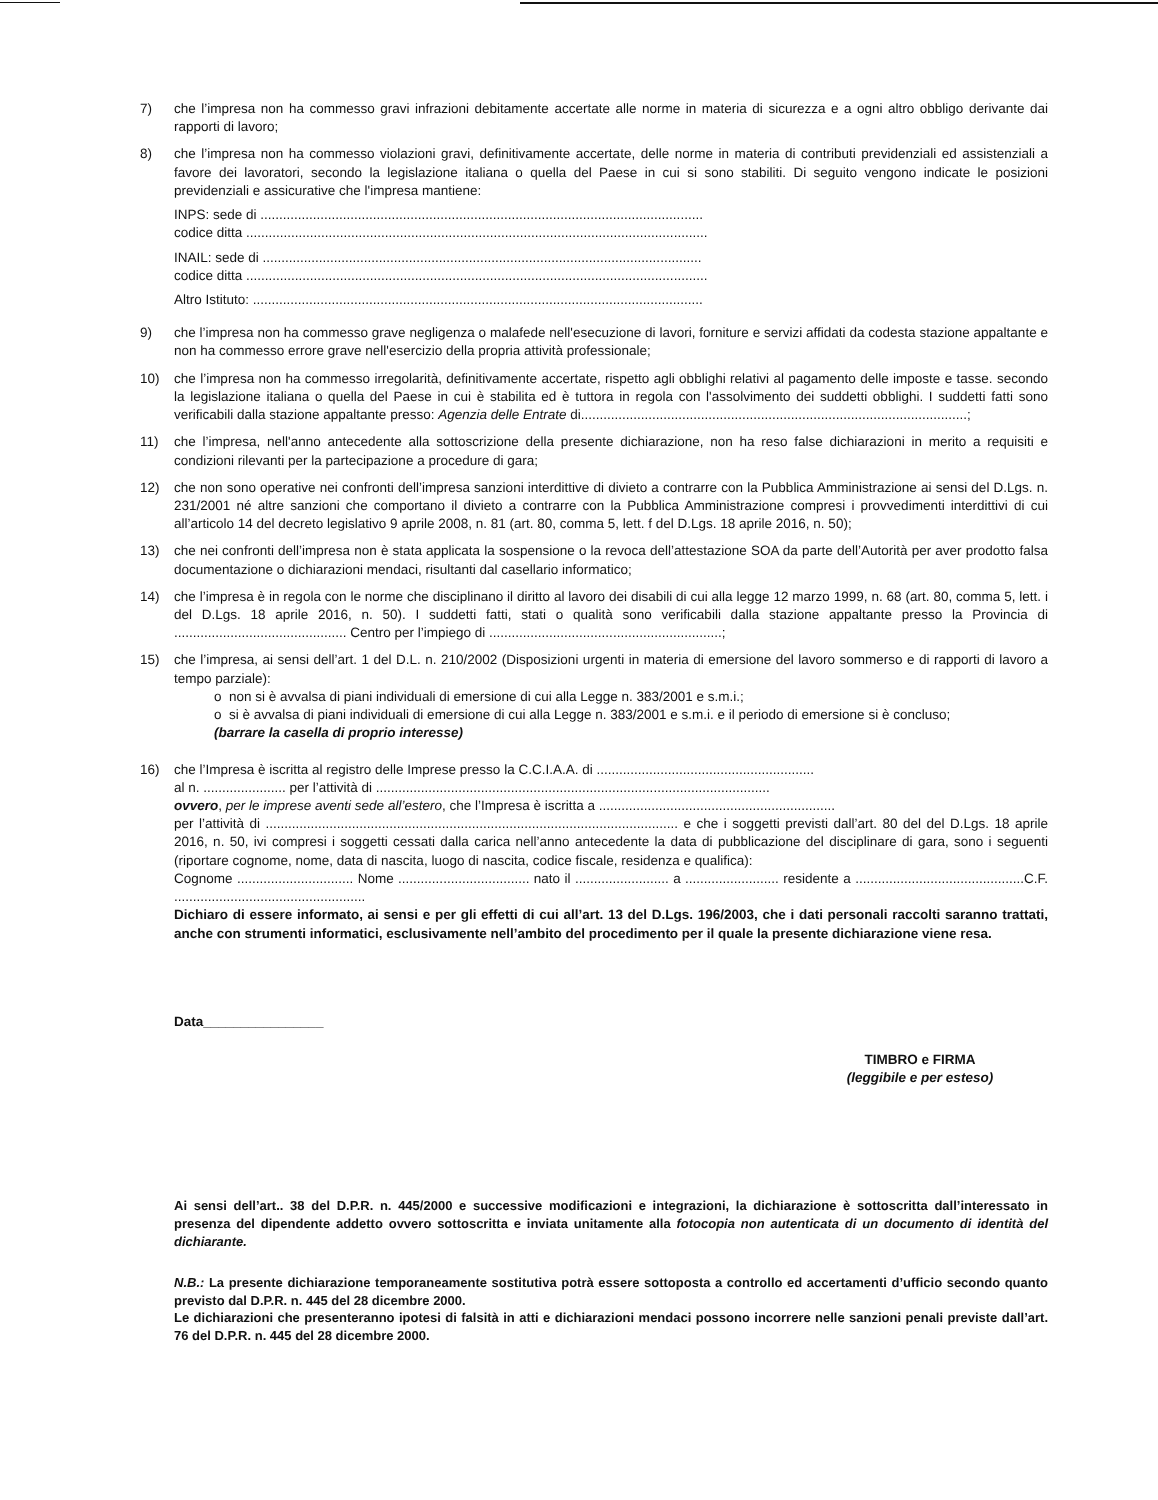7) che l’impresa non ha commesso gravi infrazioni debitamente accertate alle norme in materia di sicurezza e a ogni altro obbligo derivante dai rapporti di lavoro;
8) che l’impresa non ha commesso violazioni gravi, definitivamente accertate, delle norme in materia di contributi previdenziali ed assistenziali a favore dei lavoratori, secondo la legislazione italiana o quella del Paese in cui si sono stabiliti. Di seguito vengono indicate le posizioni previdenziali e assicurative che l'impresa mantiene:
INPS: sede di ......................................................................................................................
codice ditta ...........................................................................................................................
INAIL: sede di .....................................................................................................................
codice ditta ...........................................................................................................................
Altro Istituto: ........................................................................................................................
9) che l’impresa non ha commesso grave negligenza o malafede nell'esecuzione di lavori, forniture e servizi affidati da codesta stazione appaltante e non ha commesso errore grave nell'esercizio della propria attività professionale;
10) che l’impresa non ha commesso irregolarità, definitivamente accertate, rispetto agli obblighi relativi al pagamento delle imposte e tasse. secondo la legislazione italiana o quella del Paese in cui è stabilita ed è tuttora in regola con l'assolvimento dei suddetti obblighi. I suddetti fatti sono verificabili dalla stazione appaltante presso: Agenzia delle Entrate di.......................................................................................................;
11) che l’impresa, nell'anno antecedente alla sottoscrizione della presente dichiarazione, non ha reso false dichiarazioni in merito a requisiti e condizioni rilevanti per la partecipazione a procedure di gara;
12) che non sono operative nei confronti dell’impresa sanzioni interdittive di divieto a contrarre con la Pubblica Amministrazione ai sensi del D.Lgs. n. 231/2001 né altre sanzioni che comportano il divieto a contrarre con la Pubblica Amministrazione compresi i provvedimenti interdittivi di cui all’articolo 14 del decreto legislativo 9 aprile 2008, n. 81 (art. 80, comma 5, lett. f del D.Lgs. 18 aprile 2016, n. 50);
13) che nei confronti dell’impresa non è stata applicata la sospensione o la revoca dell’attestazione SOA da parte dell’Autorità per aver prodotto falsa documentazione o dichiarazioni mendaci, risultanti dal casellario informatico;
14) che l’impresa è in regola con le norme che disciplinano il diritto al lavoro dei disabili di cui alla legge 12 marzo 1999, n. 68 (art. 80, comma 5, lett. i del D.Lgs. 18 aprile 2016, n. 50). I suddetti fatti, stati o qualità sono verificabili dalla stazione appaltante presso la Provincia di .............................................. Centro per l’impiego di ..............................................................;
15) che l’impresa, ai sensi dell’art. 1 del D.L. n. 210/2002 (Disposizioni urgenti in materia di emersione del lavoro sommerso e di rapporti di lavoro a tempo parziale):
o non si è avvalsa di piani individuali di emersione di cui alla Legge n. 383/2001 e s.m.i.;
o si è avvalsa di piani individuali di emersione di cui alla Legge n. 383/2001 e s.m.i. e il periodo di emersione si è concluso;
(barrare la casella di proprio interesse)
16) che l’Impresa è iscritta al registro delle Imprese presso la C.C.I.A.A. di ..........................................................
al n. ...................... per l’attività di .........................................................................................................
ovvero, per le imprese aventi sede all’estero, che l’Impresa è iscritta a ...............................................................
per l’attività di .............................................................................................................. e che i soggetti previsti dall’art. 80 del del D.Lgs. 18 aprile 2016, n. 50, ivi compresi i soggetti cessati dalla carica nell’anno antecedente la data di pubblicazione del disciplinare di gara, sono i seguenti (riportare cognome, nome, data di nascita, luogo di nascita, codice fiscale, residenza e qualifica):
Cognome ............................... Nome ................................... nato il ......................... a ......................... residente a .............................................C.F. ...................................................
Dichiaro di essere informato, ai sensi e per gli effetti di cui all’art. 13 del D.Lgs. 196/2003, che i dati personali raccolti saranno trattati, anche con strumenti informatici, esclusivamente nell’ambito del procedimento per il quale la presente dichiarazione viene resa.
Data________________
TIMBRO e FIRMA
(leggibile e per esteso)
Ai sensi dell’art.. 38 del D.P.R. n. 445/2000 e successive modificazioni e integrazioni, la dichiarazione è sottoscritta dall’interessato in presenza del dipendente addetto ovvero sottoscritta e inviata unitamente alla fotocopia non autenticata di un documento di identità del dichiarante.
N.B.: La presente dichiarazione temporaneamente sostitutiva potrà essere sottoposta a controllo ed accertamenti d’ufficio secondo quanto previsto dal D.P.R. n. 445 del 28 dicembre 2000.
Le dichiarazioni che presenteranno ipotesi di falsità in atti e dichiarazioni mendaci possono incorrere nelle sanzioni penali previste dall’art. 76 del D.P.R. n. 445 del 28 dicembre 2000.